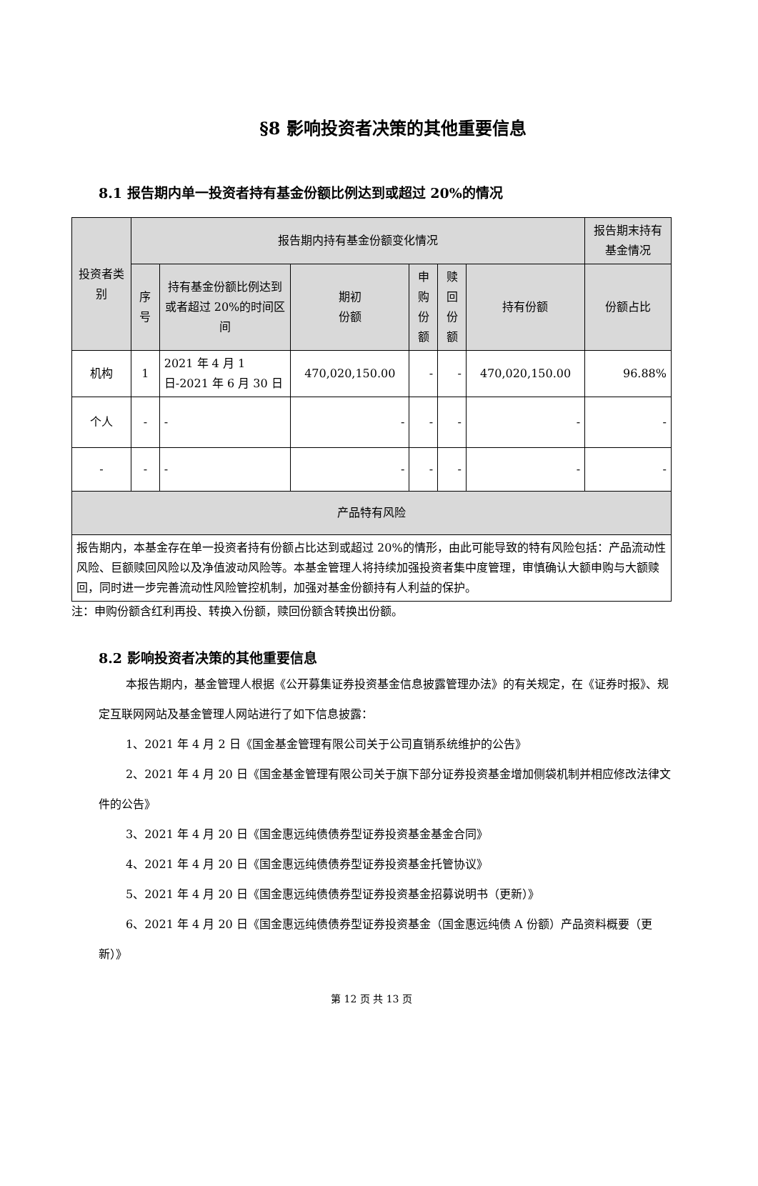§8 影响投资者决策的其他重要信息
8.1 报告期内单一投资者持有基金份额比例达到或超过 20%的情况
| 投资者类别 | 报告期内持有基金份额变化情况 | | | | | | 报告期末持有基金情况 |
| --- | --- | --- | --- | --- | --- | --- | --- |
| | 序号 | 持有基金份额比例达到或者超过 20%的时间区间 | 期初 份额 | 申购 份额 | 赎回 份额 | 持有份额 | 份额占比 |
| 机构 | 1 | 2021 年 4 月 1 日-2021 年 6 月 30 日 | 470,020,150.00 | - | - | 470,020,150.00 | 96.88% |
| 个人 | - | - | - | - | - | - | - |
| - | - | - | - | - | - | - | - |
| 产品特有风险 | | | | | | | |
| 报告期内，本基金存在单一投资者持有份额占比达到或超过 20%的情形，由此可能导致的特有风险包括：产品流动性风险、巨额赎回风险以及净值波动风险等。本基金管理人将持续加强投资者集中度管理，审慎确认大额申购与大额赎回，同时进一步完善流动性风险管控机制，加强对基金份额持有人利益的保护。 | | | | | | | |
注：申购份额含红利再投、转换入份额，赎回份额含转换出份额。
8.2 影响投资者决策的其他重要信息
本报告期内，基金管理人根据《公开募集证券投资基金信息披露管理办法》的有关规定，在《证券时报》、规定互联网网站及基金管理人网站进行了如下信息披露：
1、2021 年 4 月 2 日《国金基金管理有限公司关于公司直销系统维护的公告》
2、2021 年 4 月 20 日《国金基金管理有限公司关于旗下部分证券投资基金增加侧袋机制并相应修改法律文件的公告》
3、2021 年 4 月 20 日《国金惠远纯债债券型证券投资基金基金合同》
4、2021 年 4 月 20 日《国金惠远纯债债券型证券投资基金托管协议》
5、2021 年 4 月 20 日《国金惠远纯债债券型证券投资基金招募说明书（更新）》
6、2021 年 4 月 20 日《国金惠远纯债债券型证券投资基金（国金惠远纯债 A 份额）产品资料概要（更新）》
第 12 页 共 13 页